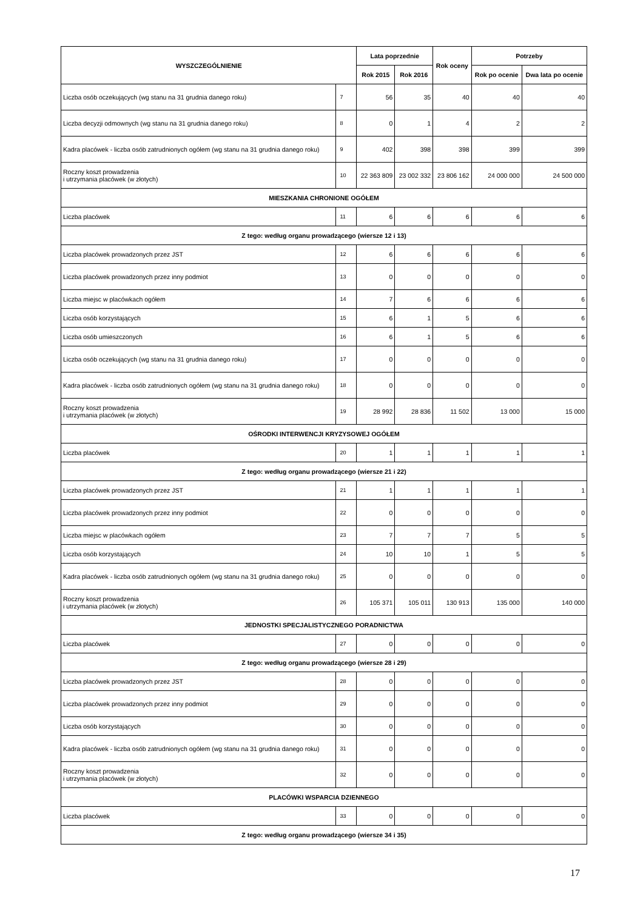| WYSZCZEGÓLNIENIE | | Lata poprzednie | | Rok oceny | Potrzeby | |
| --- | --- | --- | --- | --- | --- | --- |
| | | Rok 2015 | Rok 2016 | | Rok po ocenie | Dwa lata po ocenie |
| Liczba osób oczekujących (wg stanu na 31 grudnia danego roku) | 7 | 56 | 35 | 40 | 40 | 40 |
| Liczba decyzji odmownych (wg stanu na 31 grudnia danego roku) | 8 | 0 | 1 | 4 | 2 | 2 |
| Kadra placówek - liczba osób zatrudnionych ogółem (wg stanu na 31 grudnia danego roku) | 9 | 402 | 398 | 398 | 399 | 399 |
| Roczny koszt prowadzenia i utrzymania placówek (w złotych) | 10 | 22 363 809 | 23 002 332 | 23 806 162 | 24 000 000 | 24 500 000 |
| MIESZKANIA CHRONIONE OGÓŁEM | | | | | | |
| Liczba placówek | 11 | 6 | 6 | 6 | 6 | 6 |
| Z tego: według organu prowadzącego (wiersze 12 i 13) | | | | | | |
| Liczba placówek prowadzonych przez JST | 12 | 6 | 6 | 6 | 6 | 6 |
| Liczba placówek prowadzonych przez inny podmiot | 13 | 0 | 0 | 0 | 0 | 0 |
| Liczba miejsc w placówkach ogółem | 14 | 7 | 6 | 6 | 6 | 6 |
| Liczba osób korzystających | 15 | 6 | 1 | 5 | 6 | 6 |
| Liczba osób umieszczonych | 16 | 6 | 1 | 5 | 6 | 6 |
| Liczba osób oczekujących (wg stanu na 31 grudnia danego roku) | 17 | 0 | 0 | 0 | 0 | 0 |
| Kadra placówek - liczba osób zatrudnionych ogółem (wg stanu na 31 grudnia danego roku) | 18 | 0 | 0 | 0 | 0 | 0 |
| Roczny koszt prowadzenia i utrzymania placówek (w złotych) | 19 | 28 992 | 28 836 | 11 502 | 13 000 | 15 000 |
| OŚRODKI INTERWENCJI KRYZYSOWEJ OGÓŁEM | | | | | | |
| Liczba placówek | 20 | 1 | 1 | 1 | 1 | 1 |
| Z tego: według organu prowadzącego (wiersze 21 i 22) | | | | | | |
| Liczba placówek prowadzonych przez JST | 21 | 1 | 1 | 1 | 1 | 1 |
| Liczba placówek prowadzonych przez inny podmiot | 22 | 0 | 0 | 0 | 0 | 0 |
| Liczba miejsc w placówkach ogółem | 23 | 7 | 7 | 7 | 5 | 5 |
| Liczba osób korzystających | 24 | 10 | 10 | 1 | 5 | 5 |
| Kadra placówek - liczba osób zatrudnionych ogółem (wg stanu na 31 grudnia danego roku) | 25 | 0 | 0 | 0 | 0 | 0 |
| Roczny koszt prowadzenia i utrzymania placówek (w złotych) | 26 | 105 371 | 105 011 | 130 913 | 135 000 | 140 000 |
| JEDNOSTKI SPECJALISTYCZNEGO PORADNICTWA | | | | | | |
| Liczba placówek | 27 | 0 | 0 | 0 | 0 | 0 |
| Z tego: według organu prowadzącego (wiersze 28 i 29) | | | | | | |
| Liczba placówek prowadzonych przez JST | 28 | 0 | 0 | 0 | 0 | 0 |
| Liczba placówek prowadzonych przez inny podmiot | 29 | 0 | 0 | 0 | 0 | 0 |
| Liczba osób korzystających | 30 | 0 | 0 | 0 | 0 | 0 |
| Kadra placówek - liczba osób zatrudnionych ogółem (wg stanu na 31 grudnia danego roku) | 31 | 0 | 0 | 0 | 0 | 0 |
| Roczny koszt prowadzenia i utrzymania placówek (w złotych) | 32 | 0 | 0 | 0 | 0 | 0 |
| PLACÓWKI WSPARCIA DZIENNEGO | | | | | | |
| Liczba placówek | 33 | 0 | 0 | 0 | 0 | 0 |
| Z tego: według organu prowadzącego (wiersze 34 i 35) | | | | | | |
17